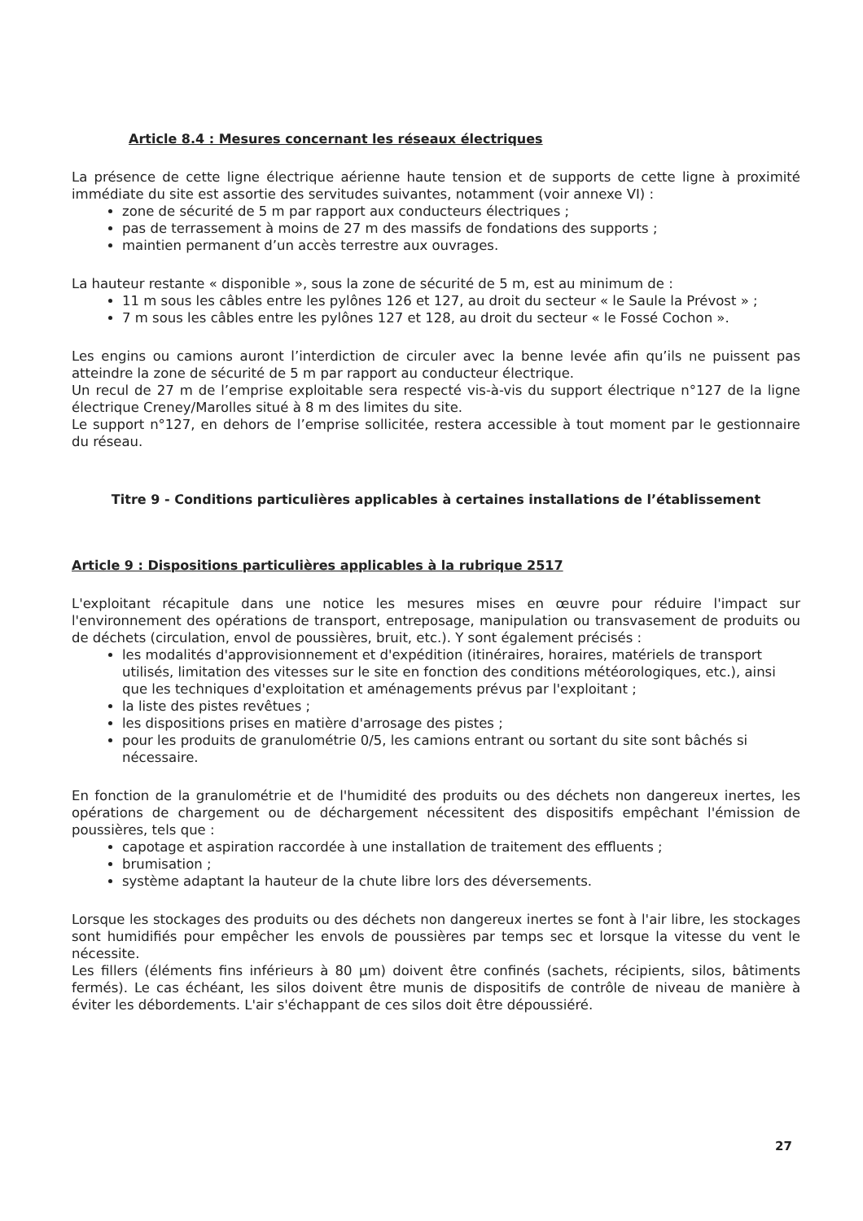Article 8.4 : Mesures concernant les réseaux électriques
La présence de cette ligne électrique aérienne haute tension et de supports de cette ligne à proximité immédiate du site est assortie des servitudes suivantes, notamment (voir annexe VI) :
zone de sécurité de 5 m par rapport aux conducteurs électriques ;
pas de terrassement à moins de 27 m des massifs de fondations des supports ;
maintien permanent d’un accès terrestre aux ouvrages.
La hauteur restante « disponible », sous la zone de sécurité de 5 m, est au minimum de :
11 m sous les câbles entre les pylônes 126 et 127, au droit du secteur « le Saule la Prévost » ;
7 m sous les câbles entre les pylônes 127 et 128, au droit du secteur « le Fossé Cochon ».
Les engins ou camions auront l’interdiction de circuler avec la benne levée afin qu’ils ne puissent pas atteindre la zone de sécurité de 5 m par rapport au conducteur électrique.
Un recul de 27 m de l’emprise exploitable sera respecté vis-à-vis du support électrique n°127 de la ligne électrique Creney/Marolles situé à 8 m des limites du site.
Le support n°127, en dehors de l’emprise sollicitée, restera accessible à tout moment par le gestionnaire du réseau.
Titre 9 - Conditions particulières applicables à certaines installations de l’établissement
Article 9 : Dispositions particulières applicables à la rubrique 2517
L'exploitant récapitule dans une notice les mesures mises en œuvre pour réduire l'impact sur l'environnement des opérations de transport, entreposage, manipulation ou transvasement de produits ou de déchets (circulation, envol de poussières, bruit, etc.). Y sont également précisés :
les modalités d'approvisionnement et d'expédition (itinéraires, horaires, matériels de transport utilisés, limitation des vitesses sur le site en fonction des conditions météorologiques, etc.), ainsi que les techniques d'exploitation et aménagements prévus par l'exploitant ;
la liste des pistes revêtues ;
les dispositions prises en matière d'arrosage des pistes ;
pour les produits de granulométrie 0/5, les camions entrant ou sortant du site sont bâchés si nécessaire.
En fonction de la granulométrie et de l'humidité des produits ou des déchets non dangereux inertes, les opérations de chargement ou de déchargement nécessitent des dispositifs empêchant l'émission de poussières, tels que :
capotage et aspiration raccordée à une installation de traitement des effluents ;
brumisation ;
système adaptant la hauteur de la chute libre lors des déversements.
Lorsque les stockages des produits ou des déchets non dangereux inertes se font à l'air libre, les stockages sont humidifiés pour empêcher les envols de poussières par temps sec et lorsque la vitesse du vent le nécessite.
Les fillers (éléments fins inférieurs à 80 µm) doivent être confinés (sachets, récipients, silos, bâtiments fermés). Le cas échéant, les silos doivent être munis de dispositifs de contrôle de niveau de manière à éviter les débordements. L'air s'échappant de ces silos doit être dépoussiéré.
27